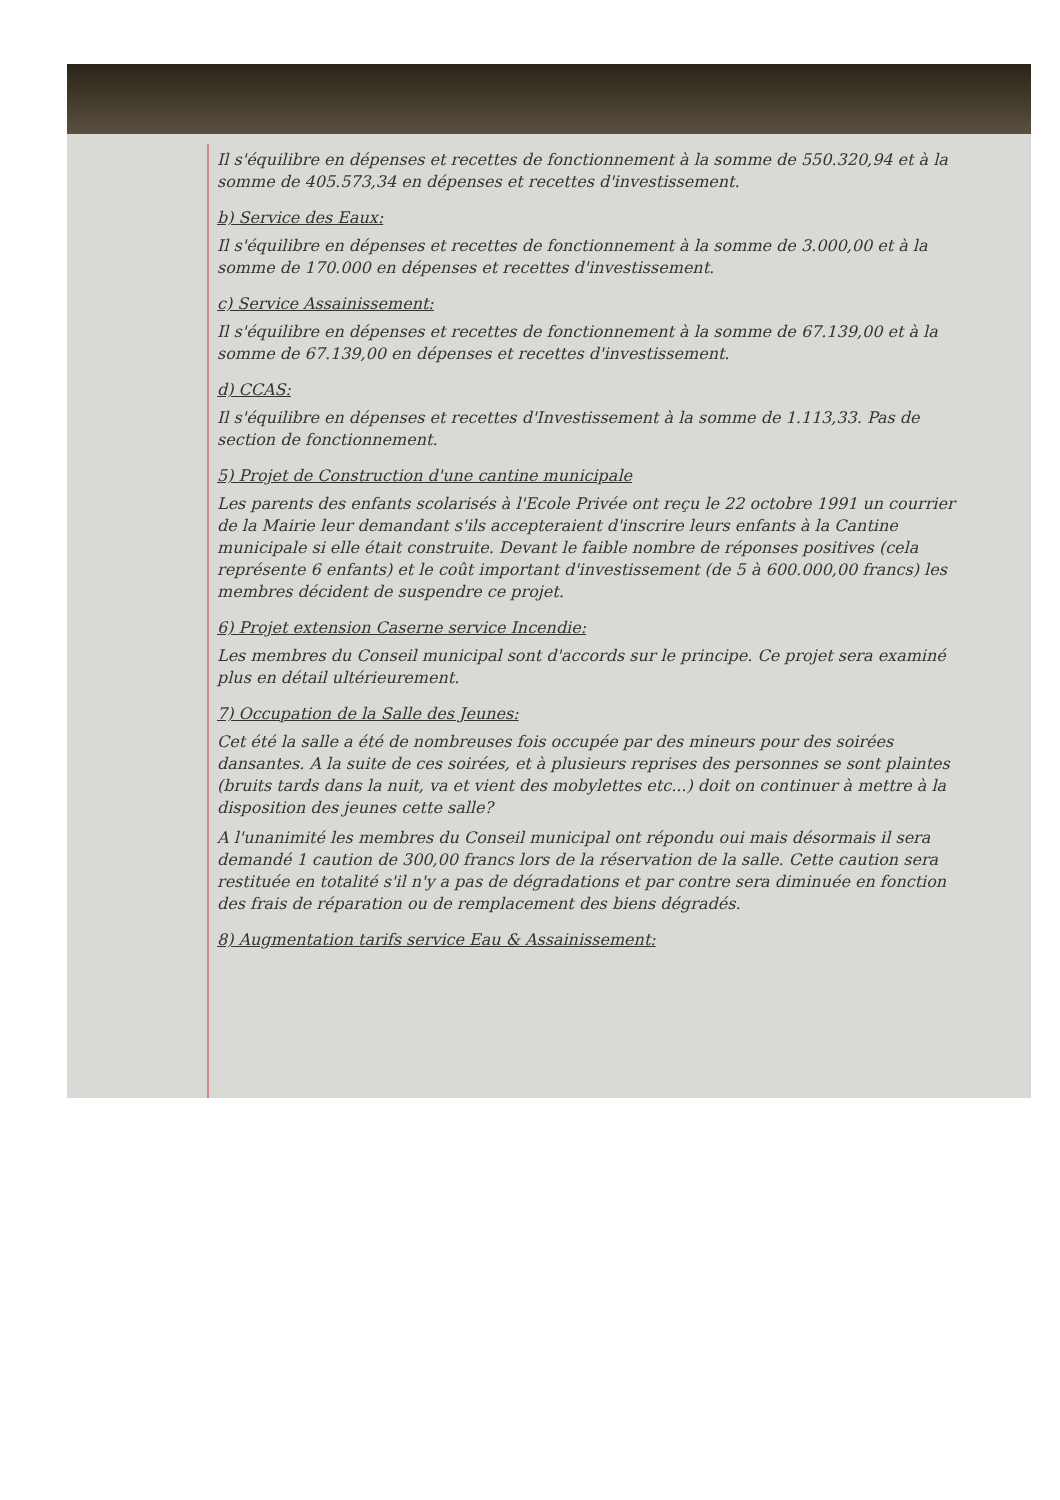Il s'équilibre en dépenses et recettes de fonctionnement à la somme de 550.320,94 et à la somme de 405.573,34 en dépenses et recettes d'investissement.
b) Service des Eaux:
Il s'équilibre en dépenses et recettes de fonctionnement à la somme de 3.000,00 et à la somme de 170.000 en dépenses et recettes d'investissement.
c) Service Assainissement:
Il s'équilibre en dépenses et recettes de fonctionnement à la somme de 67.139,00 et à la somme de 67.139,00 en dépenses et recettes d'investissement.
d) CCAS:
Il s'équilibre en dépenses et recettes d'Investissement à la somme de 1.113,33. Pas de section de fonctionnement.
5) Projet de Construction d'une cantine municipale
Les parents des enfants scolarisés à l'Ecole Privée ont reçu le 22 octobre 1991 un courrier de la Mairie leur demandant s'ils accepteraient d'inscrire leurs enfants à la Cantine municipale si elle était construite. Devant le faible nombre de réponses positives (cela représente 6 enfants) et le coût important d'investissement (de 5 à 600.000,00 francs) les membres décident de suspendre ce projet.
6) Projet extension Caserne service Incendie:
Les membres du Conseil municipal sont d'accords sur le principe. Ce projet sera examiné plus en détail ultérieurement.
7) Occupation de la Salle des Jeunes:
Cet été la salle a été de nombreuses fois occupée par des mineurs pour des soirées dansantes. A la suite de ces soirées, et à plusieurs reprises des personnes se sont plaintes (bruits tards dans la nuit, va et vient des mobylettes etc...) doit on continuer à mettre à la disposition des jeunes cette salle?
A l'unanimité les membres du Conseil municipal ont répondu oui mais désormais il sera demandé 1 caution de 300,00 francs lors de la réservation de la salle. Cette caution sera restituée en totalité s'il n'y a pas de dégradations et par contre sera diminuée en fonction des frais de réparation ou de remplacement des biens dégradés.
8) Augmentation tarifs service Eau & Assainissement: